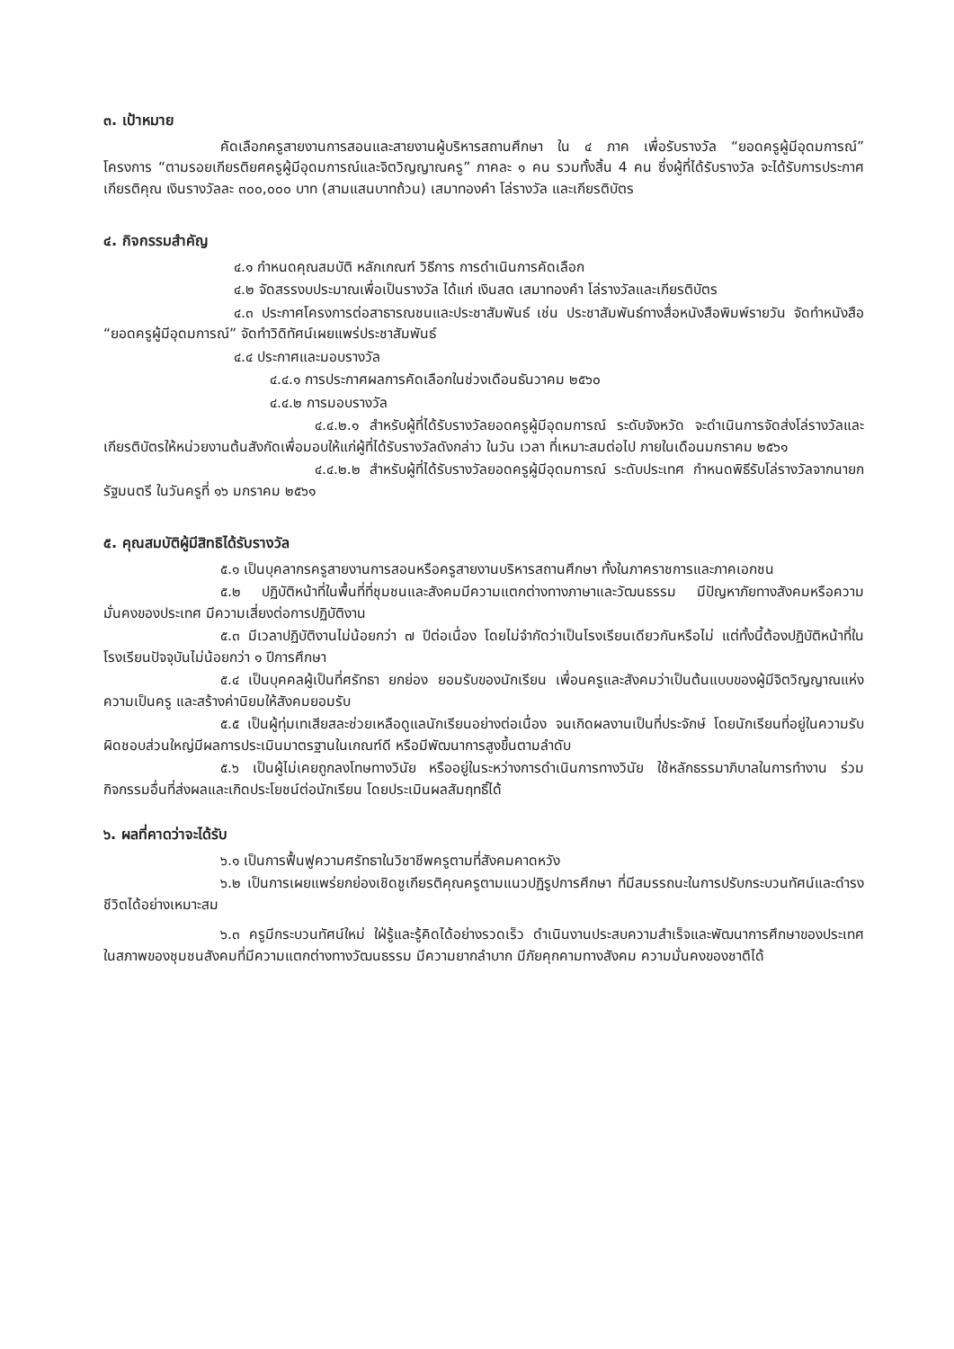๓. เป้าหมาย
คัดเลือกครูสายงานการสอนและสายงานผู้บริหารสถานศึกษา ใน ๔ ภาค เพื่อรับรางวัล “ยอดครูผู้มีอุดมการณ์” โครงการ “ตามรอยเกียรติยศครูผู้มีอุดมการณ์และจิตวิญญาณครู” ภาคละ ๑ คน รวมทั้งสิ้น 4 คน ซึ่งผู้ที่ได้รับรางวัล จะได้รับการประกาศเกียรติคุณ เงินรางวัลละ ๓๐๐,๐๐๐ บาท (สามแสนบาทถ้วน) เสมาทองคำ โล่รางวัล และเกียรติบัตร
๔. กิจกรรมสำคัญ
๔.๑ กำหนดคุณสมบัติ หลักเกณฑ์ วิธีการ การดำเนินการคัดเลือก
๔.๒ จัดสรรงบประมาณเพื่อเป็นรางวัล ได้แก่ เงินสด เสมาทองคำ โล่รางวัลและเกียรติบัตร
๔.๓ ประกาศโครงการต่อสาธารณชนและประชาสัมพันธ์ เช่น ประชาสัมพันธ์ทางสื่อหนังสือพิมพ์รายวัน จัดทำหนังสือ “ยอดครูผู้มีอุดมการณ์” จัดทำวิดิทัศน์เผยแพร่ประชาสัมพันธ์
๔.๔ ประกาศและมอบรางวัล
๔.๔.๑ การประกาศผลการคัดเลือกในช่วงเดือนธันวาคม ๒๕๖๐
๔.๔.๒ การมอบรางวัล
๔.๔.๒.๑ สำหรับผู้ที่ได้รับรางวัลยอดครูผู้มีอุดมการณ์ ระดับจังหวัด จะดำเนินการจัดส่งโล่รางวัลและเกียรติบัตรให้หน่วยงานต้นสังกัดเพื่อมอบให้แก่ผู้ที่ได้รับรางวัลดังกล่าว ในวัน เวลา ที่เหมาะสมต่อไป ภายในเดือนมกราคม ๒๕๖๑
๔.๔.๒.๒ สำหรับผู้ที่ได้รับรางวัลยอดครูผู้มีอุดมการณ์ ระดับประเทศ กำหนดพิธีรับโล่รางวัลจากนายกรัฐมนตรี ในวันครูที่ ๑๖ มกราคม ๒๕๖๑
๕. คุณสมบัติผู้มีสิทธิได้รับรางวัล
๕.๑ เป็นบุคลากรครูสายงานการสอนหรือครูสายงานบริหารสถานศึกษา ทั้งในภาคราชการและภาคเอกชน
๕.๒ ปฏิบัติหน้าที่ในพื้นที่ที่ชุมชนและสังคมมีความแตกต่างทางภาษาและวัฒนธรรม มีปัญหาภัยทางสังคมหรือความมั่นคงของประเทศ มีความเสี่ยงต่อการปฏิบัติงาน
๕.๓ มีเวลาปฏิบัติงานไม่น้อยกว่า ๗ ปีต่อเนื่อง โดยไม่จำกัดว่าเป็นโรงเรียนเดียวกันหรือไม่ แต่ทั้งนี้ต้องปฏิบัติหน้าที่ในโรงเรียนปัจจุบันไม่น้อยกว่า ๑ ปีการศึกษา
๕.๔ เป็นบุคคลผู้เป็นที่ศรัทธา ยกย่อง ยอมรับของนักเรียน เพื่อนครูและสังคมว่าเป็นต้นแบบของผู้มีจิตวิญญาณแห่งความเป็นครู และสร้างค่านิยมให้สังคมยอมรับ
๕.๕ เป็นผู้ทุ่มเทเสียสละช่วยเหลือดูแลนักเรียนอย่างต่อเนื่อง จนเกิดผลงานเป็นที่ประจักษ์ โดยนักเรียนที่อยู่ในความรับผิดชอบส่วนใหญ่มีผลการประเมินมาตรฐานในเกณฑ์ดี หรือมีพัฒนาการสูงขึ้นตามลำดับ
๕.๖ เป็นผู้ไม่เคยถูกลงโทษทางวินัย หรืออยู่ในระหว่างการดำเนินการทางวินัย ใช้หลักธรรมาภิบาลในการทำงาน ร่วมกิจกรรมอื่นที่ส่งผลและเกิดประโยชน์ต่อนักเรียน โดยประเมินผลสัมฤทธิ์ได้
๖. ผลที่คาดว่าจะได้รับ
๖.๑ เป็นการฟื้นฟูความศรัทธาในวิชาชีพครูตามที่สังคมคาดหวัง
๖.๒ เป็นการเผยแพร่ยกย่องเชิดชูเกียรติคุณครูตามแนวปฏิรูปการศึกษา ที่มีสมรรถนะในการปรับกระบวนทัศน์และดำรงชีวิตได้อย่างเหมาะสม
๖.๓ ครูมีกระบวนทัศน์ใหม่ ใฝ่รู้และรู้คิดได้อย่างรวดเร็ว ดำเนินงานประสบความสำเร็จและพัฒนาการศึกษาของประเทศ ในสภาพของชุมชนสังคมที่มีความแตกต่างทางวัฒนธรรม มีความยากลำบาก มีภัยคุกคามทางสังคม ความมั่นคงของชาติได้